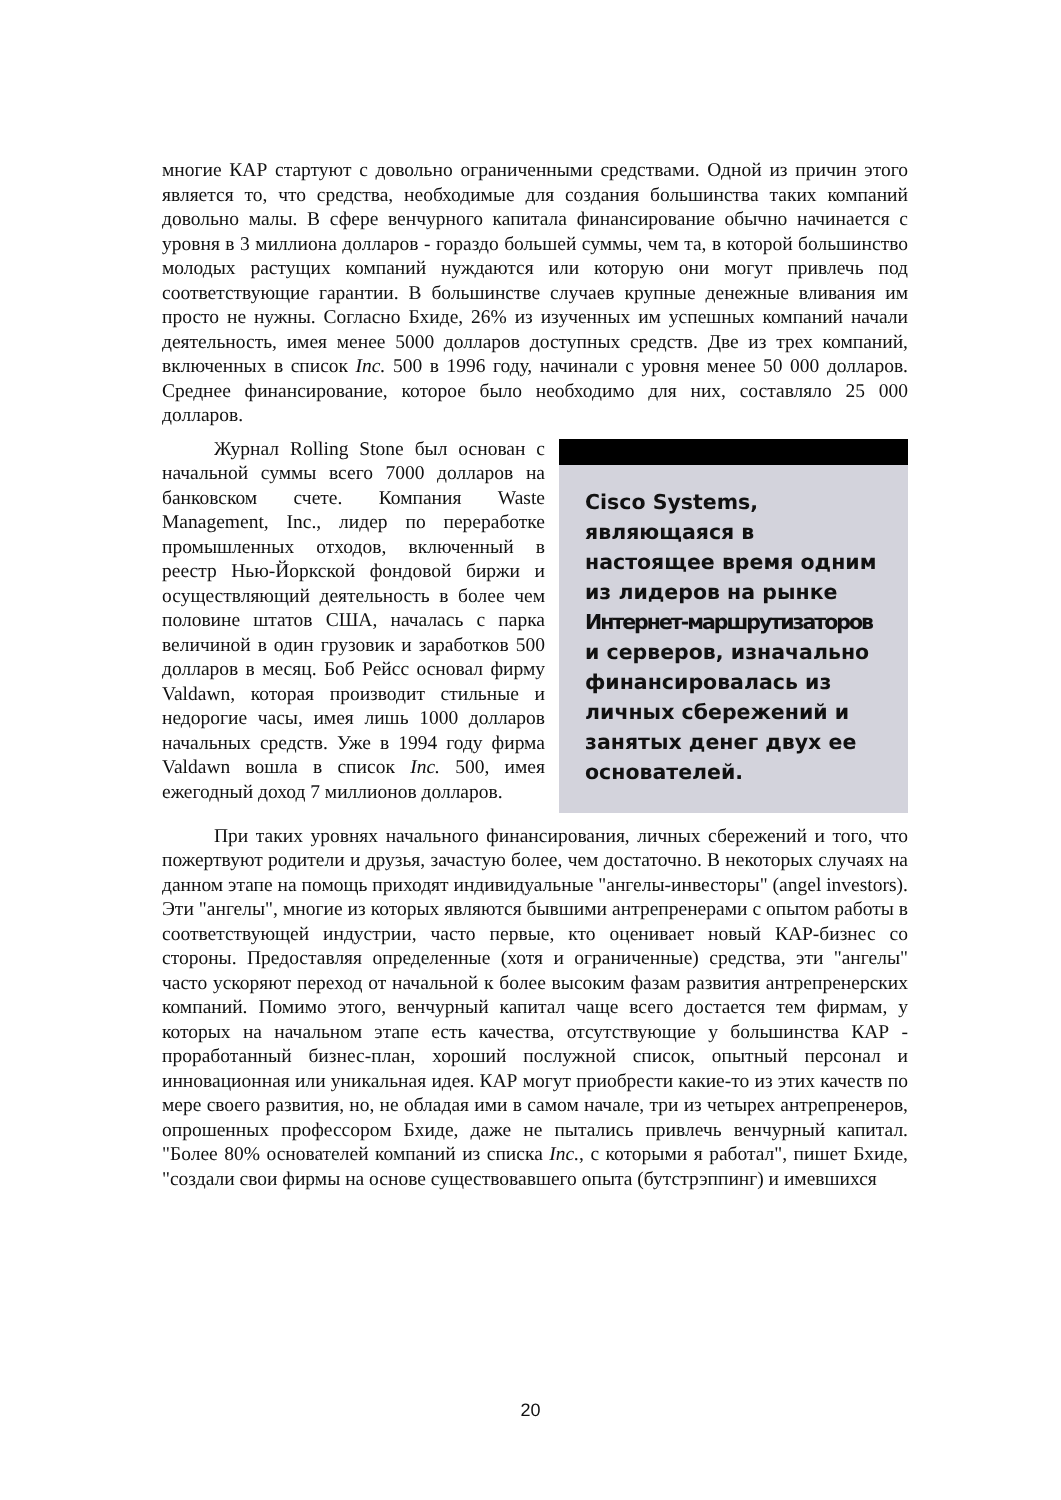многие КАР стартуют с довольно ограниченными средствами. Одной из причин этого является то, что средства, необходимые для создания большинства таких компаний довольно малы. В сфере венчурного капитала финансирование обычно начинается с уровня в 3 миллиона долларов - гораздо большей суммы, чем та, в которой большинство молодых растущих компаний нуждаются или которую они могут привлечь под соответствующие гарантии. В большинстве случаев крупные денежные вливания им просто не нужны. Согласно Бхиде, 26% из изученных им успешных компаний начали деятельность, имея менее 5000 долларов доступных средств. Две из трех компаний, включенных в список Inc. 500 в 1996 году, начинали с уровня менее 50 000 долларов. Среднее финансирование, которое было необходимо для них, составляло 25 000 долларов.
Журнал Rolling Stone был основан с начальной суммы всего 7000 долларов на банковском счете. Компания Waste Management, Inc., лидер по переработке промышленных отходов, включенный в реестр Нью-Йоркской фондовой биржи и осуществляющий деятельность в более чем половине штатов США, началась с парка величиной в один грузовик и заработков 500 долларов в месяц. Боб Рейсс основал фирму Valdawn, которая производит стильные и недорогие часы, имея лишь 1000 долларов начальных средств. Уже в 1994 году фирма Valdawn вошла в список Inc. 500, имея ежегодный доход 7 миллионов долларов.
Cisco Systems, являющаяся в настоящее время одним из лидеров на рынке Интернет-маршрутизаторов и серверов, изначально финансировалась из личных сбережений и занятых денег двух ее основателей.
При таких уровнях начального финансирования, личных сбережений и того, что пожертвуют родители и друзья, зачастую более, чем достаточно. В некоторых случаях на данном этапе на помощь приходят индивидуальные "ангелы-инвесторы" (angel investors). Эти "ангелы", многие из которых являются бывшими антрепренерами с опытом работы в соответствующей индустрии, часто первые, кто оценивает новый КАР-бизнес со стороны. Предоставляя определенные (хотя и ограниченные) средства, эти "ангелы" часто ускоряют переход от начальной к более высоким фазам развития антрепренерских компаний. Помимо этого, венчурный капитал чаще всего достается тем фирмам, у которых на начальном этапе есть качества, отсутствующие у большинства КАР - проработанный бизнес-план, хороший послужной список, опытный персонал и инновационная или уникальная идея. КАР могут приобрести какие-то из этих качеств по мере своего развития, но, не обладая ими в самом начале, три из четырех антрепренеров, опрошенных профессором Бхиде, даже не пытались привлечь венчурный капитал. "Более 80% основателей компаний из списка Inc., с которыми я работал", пишет Бхиде, "создали свои фирмы на основе существовавшего опыта (бутстрэппинг) и имевшихся
20